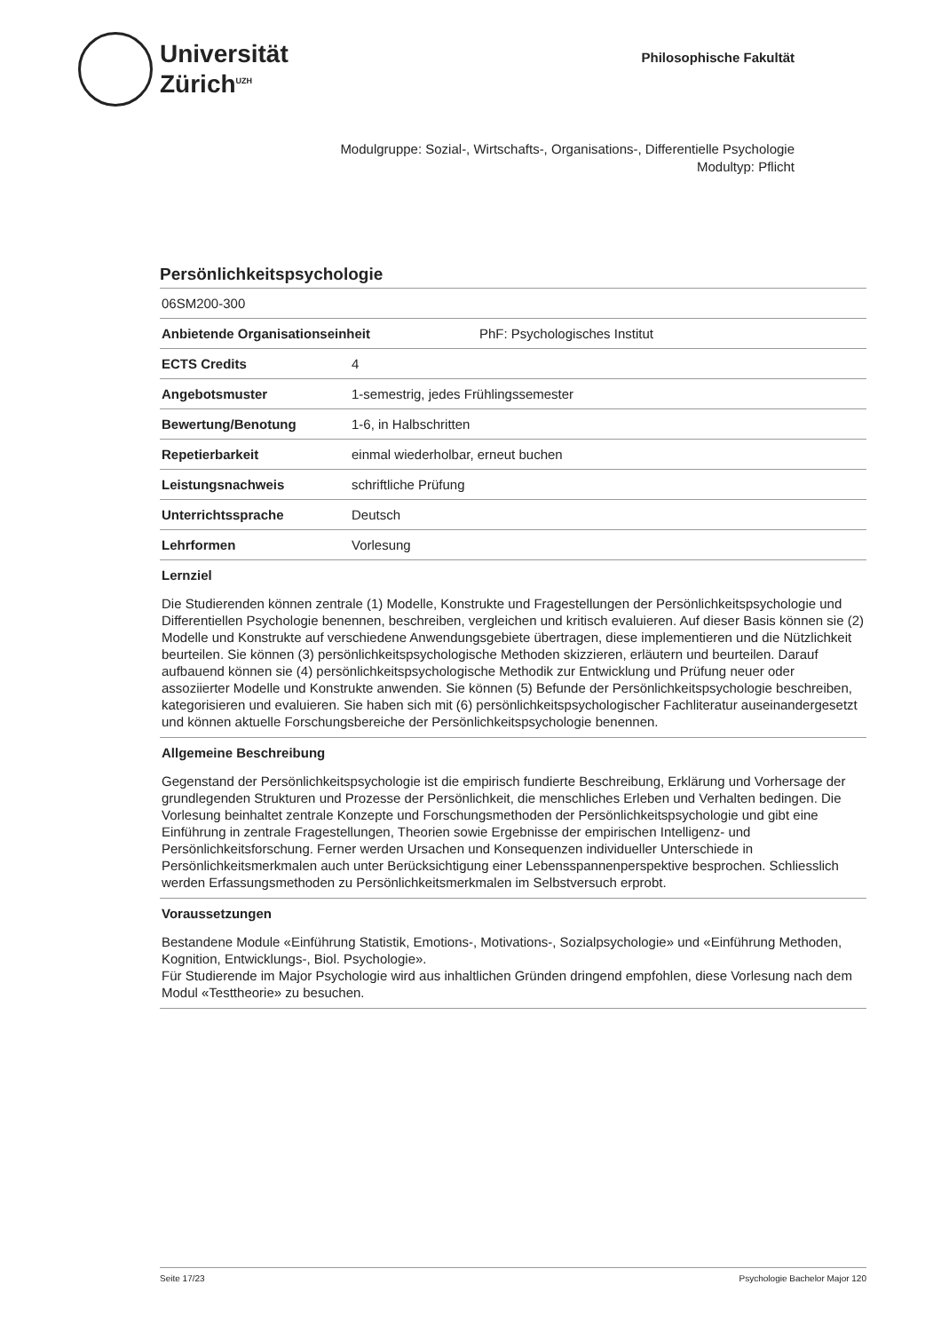Universität
Zürich<sup>UZH</sup>
Philosophische Fakultät
Modulgruppe: Sozial-, Wirtschafts-, Organisations-, Differentielle Psychologie
Modultyp: Pflicht
Persönlichkeitspsychologie
06SM200-300
Anbietende Organisationseinheit PhF: Psychologisches Institut
ECTS Credits 4
Angebotsmuster 1-semestrig, jedes Frühlingssemester
Bewertung/Benotung 1-6, in Halbschritten
Repetierbarkeit einmal wiederholbar, erneut buchen
Leistungsnachweis schriftliche Prüfung
Unterrichtssprache Deutsch
Lehrformen Vorlesung
Lernziel
Die Studierenden können zentrale (1) Modelle, Konstrukte und Fragestellungen der Persönlichkeitspsychologie und Differentiellen Psychologie benennen, beschreiben, vergleichen und kritisch evaluieren. Auf dieser Basis können sie (2) Modelle und Konstrukte auf verschiedene Anwendungsgebiete übertragen, diese implementieren und die Nützlichkeit beurteilen. Sie können (3) persönlichkeitspsychologische Methoden skizzieren, erläutern und beurteilen. Darauf aufbauend können sie (4) persönlichkeitspsychologische Methodik zur Entwicklung und Prüfung neuer oder assoziierter Modelle und Konstrukte anwenden. Sie können (5) Befunde der Persönlichkeitspsychologie beschreiben, kategorisieren und evaluieren. Sie haben sich mit (6) persönlichkeitspsychologischer Fachliteratur auseinandergesetzt und können aktuelle Forschungsbereiche der Persönlichkeitspsychologie benennen.
Allgemeine Beschreibung
Gegenstand der Persönlichkeitspsychologie ist die empirisch fundierte Beschreibung, Erklärung und Vorhersage der grundlegenden Strukturen und Prozesse der Persönlichkeit, die menschliches Erleben und Verhalten bedingen. Die Vorlesung beinhaltet zentrale Konzepte und Forschungsmethoden der Persönlichkeitspsychologie und gibt eine Einführung in zentrale Fragestellungen, Theorien sowie Ergebnisse der empirischen Intelligenz- und Persönlichkeitsforschung. Ferner werden Ursachen und Konsequenzen individueller Unterschiede in Persönlichkeitsmerkmalen auch unter Berücksichtigung einer Lebensspannenperspektive besprochen. Schliesslich werden Erfassungsmethoden zu Persönlichkeitsmerkmalen im Selbstversuch erprobt.
Voraussetzungen
Bestandene Module «Einführung Statistik, Emotions-, Motivations-, Sozialpsychologie» und «Einführung Methoden, Kognition, Entwicklungs-, Biol. Psychologie».
Für Studierende im Major Psychologie wird aus inhaltlichen Gründen dringend empfohlen, diese Vorlesung nach dem Modul «Testtheorie» zu besuchen.
Seite 17/23 Psychologie Bachelor Major 120